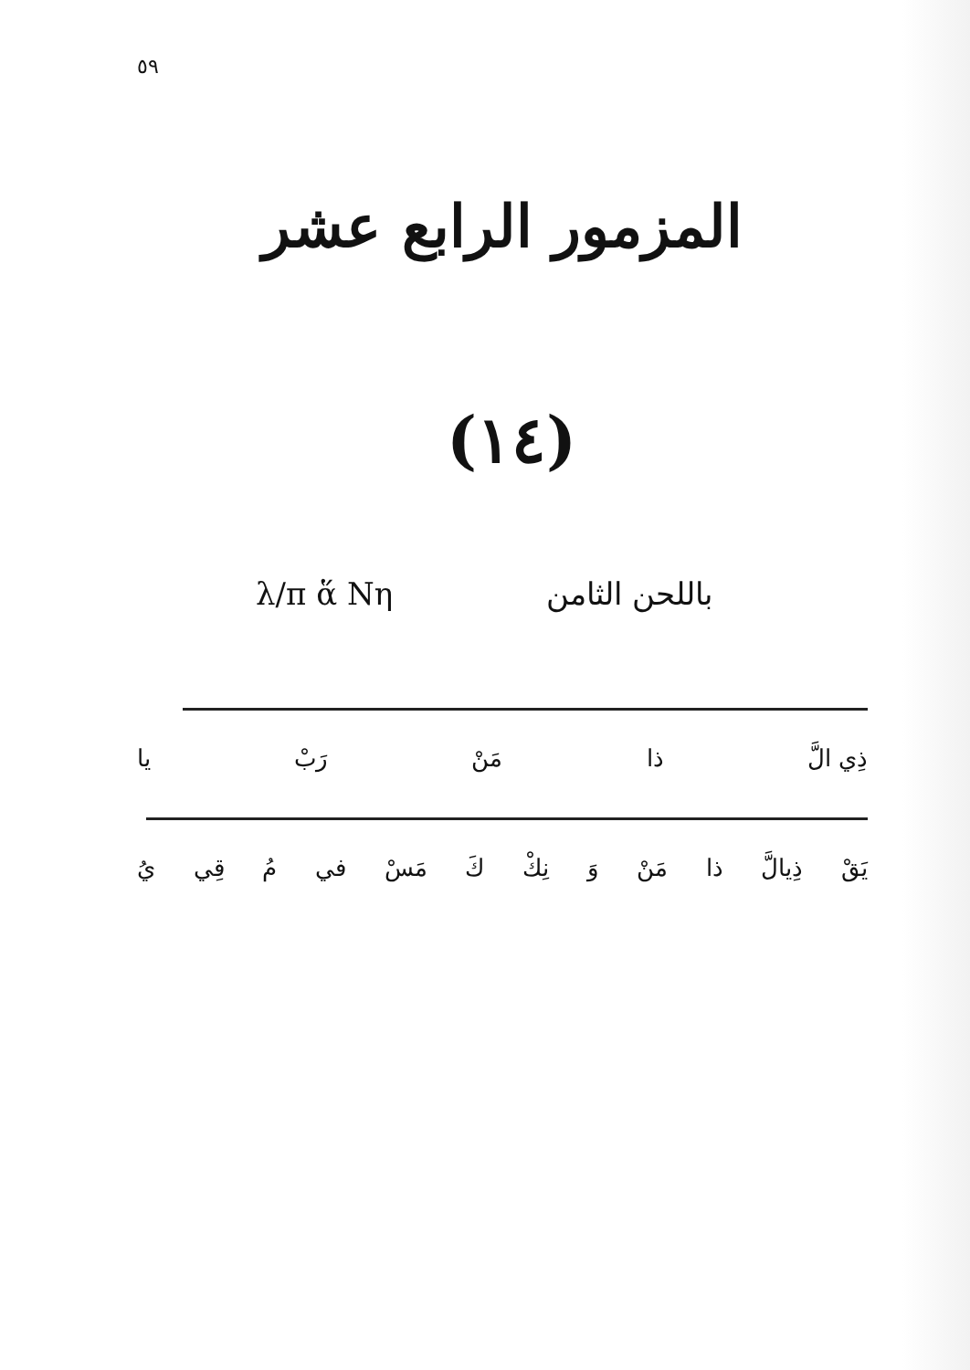٥٩
المزمور الرابع عشر
(١٤)
λ/π ἅ Nη باللحن الثامن
ذِي الَّ ذا مَنْ رَبْ يا
يَقْ ذِيالَّ ذا مَنْ وَ نِكْ كَ مَسْ في مُ قِي يُ